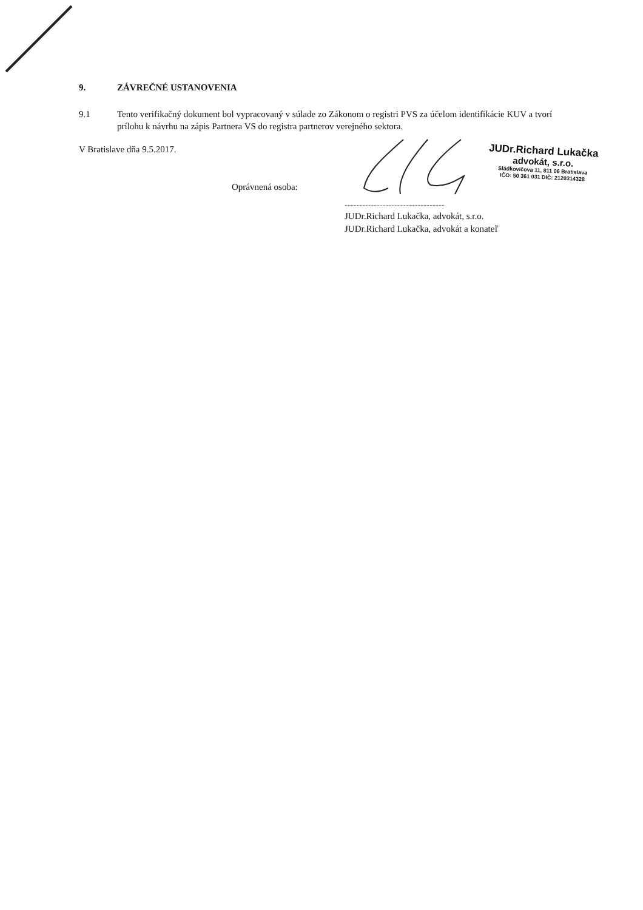9. ZÁVREČNÉ USTANOVENIA
9.1 Tento verifikačný dokument bol vypracovaný v súlade zo Zákonom o registri PVS za účelom identifikácie KUV a tvorí prílohu k návrhu na zápis Partnera VS do registra partnerov verejného sektora.
V Bratislave dňa 9.5.2017.
Oprávnená osoba:
JUDr.Richard Lukačka
advokát, s.r.o.
Sládkovičova 11, 811 06 Bratislava
IČO: 50 361 031 DIČ: 2120314328
..................................................................
JUDr.Richard Lukačka, advokát, s.r.o.
JUDr.Richard Lukačka, advokát a konateľ